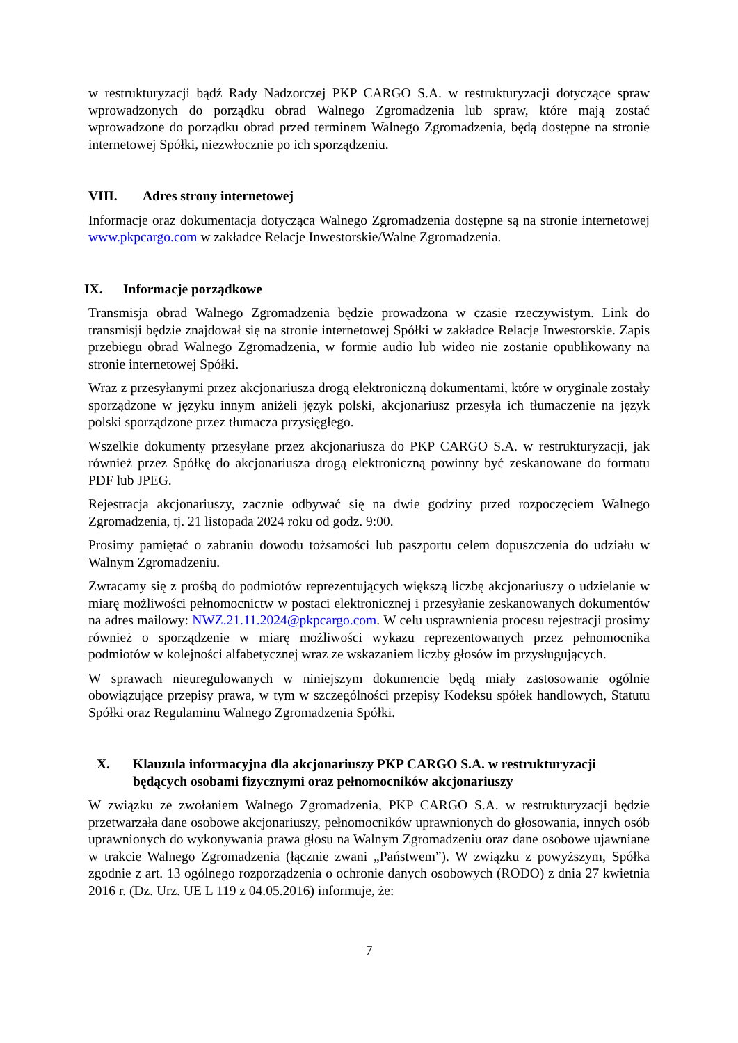w restrukturyzacji bądź Rady Nadzorczej PKP CARGO S.A. w restrukturyzacji dotyczące spraw wprowadzonych do porządku obrad Walnego Zgromadzenia lub spraw, które mają zostać wprowadzone do porządku obrad przed terminem Walnego Zgromadzenia, będą dostępne na stronie internetowej Spółki, niezwłocznie po ich sporządzeniu.
VIII. Adres strony internetowej
Informacje oraz dokumentacja dotycząca Walnego Zgromadzenia dostępne są na stronie internetowej www.pkpcargo.com w zakładce Relacje Inwestorskie/Walne Zgromadzenia.
IX. Informacje porządkowe
Transmisja obrad Walnego Zgromadzenia będzie prowadzona w czasie rzeczywistym. Link do transmisji będzie znajdował się na stronie internetowej Spółki w zakładce Relacje Inwestorskie. Zapis przebiegu obrad Walnego Zgromadzenia, w formie audio lub wideo nie zostanie opublikowany na stronie internetowej Spółki.
Wraz z przesyłanymi przez akcjonariusza drogą elektroniczną dokumentami, które w oryginale zostały sporządzone w języku innym aniżeli język polski, akcjonariusz przesyła ich tłumaczenie na język polski sporządzone przez tłumacza przysięgłego.
Wszelkie dokumenty przesyłane przez akcjonariusza do PKP CARGO S.A. w restrukturyzacji, jak również przez Spółkę do akcjonariusza drogą elektroniczną powinny być zeskanowane do formatu PDF lub JPEG.
Rejestracja akcjonariuszy, zacznie odbywać się na dwie godziny przed rozpoczęciem Walnego Zgromadzenia, tj. 21 listopada 2024 roku od godz. 9:00.
Prosimy pamiętać o zabraniu dowodu tożsamości lub paszportu celem dopuszczenia do udziału w Walnym Zgromadzeniu.
Zwracamy się z prośbą do podmiotów reprezentujących większą liczbę akcjonariuszy o udzielanie w miarę możliwości pełnomocnictw w postaci elektronicznej i przesyłanie zeskanowanych dokumentów na adres mailowy: NWZ.21.11.2024@pkpcargo.com. W celu usprawnienia procesu rejestracji prosimy również o sporządzenie w miarę możliwości wykazu reprezentowanych przez pełnomocnika podmiotów w kolejności alfabetycznej wraz ze wskazaniem liczby głosów im przysługujących.
W sprawach nieuregulowanych w niniejszym dokumencie będą miały zastosowanie ogólnie obowiązujące przepisy prawa, w tym w szczególności przepisy Kodeksu spółek handlowych, Statutu Spółki oraz Regulaminu Walnego Zgromadzenia Spółki.
X. Klauzula informacyjna dla akcjonariuszy PKP CARGO S.A. w restrukturyzacji będących osobami fizycznymi oraz pełnomocników akcjonariuszy
W związku ze zwołaniem Walnego Zgromadzenia, PKP CARGO S.A. w restrukturyzacji będzie przetwarzała dane osobowe akcjonariuszy, pełnomocników uprawnionych do głosowania, innych osób uprawnionych do wykonywania prawa głosu na Walnym Zgromadzeniu oraz dane osobowe ujawniane w trakcie Walnego Zgromadzenia (łącznie zwani „Państwem”). W związku z powyższym, Spółka zgodnie z art. 13 ogólnego rozporządzenia o ochronie danych osobowych (RODO) z dnia 27 kwietnia 2016 r. (Dz. Urz. UE L 119 z 04.05.2016) informuje, że:
7